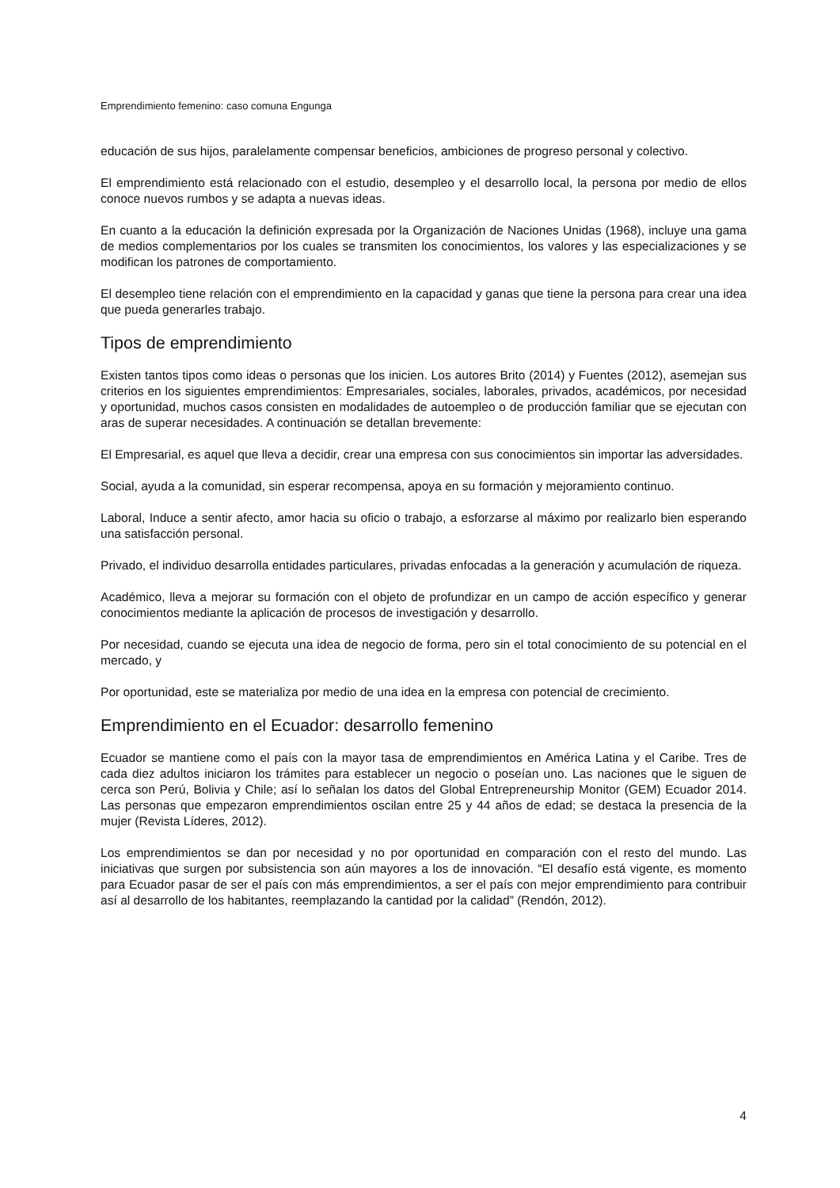Emprendimiento femenino: caso comuna Engunga
educación de sus hijos, paralelamente compensar beneficios, ambiciones de progreso personal y colectivo.
El emprendimiento está relacionado con el estudio, desempleo y el desarrollo local, la persona por medio de ellos conoce nuevos rumbos y se adapta a nuevas ideas.
En cuanto a la educación la definición expresada por la Organización de Naciones Unidas (1968), incluye una gama de medios complementarios por los cuales se transmiten los conocimientos, los valores y las especializaciones y se modifican los patrones de comportamiento.
El desempleo tiene relación con el emprendimiento en la capacidad y ganas que tiene la persona para crear una idea que pueda generarles trabajo.
Tipos de emprendimiento
Existen tantos tipos como ideas o personas que los inicien. Los autores Brito (2014) y Fuentes (2012), asemejan sus criterios en los siguientes emprendimientos: Empresariales, sociales, laborales, privados, académicos, por necesidad y oportunidad, muchos casos consisten en modalidades de autoempleo o de producción familiar que se ejecutan con aras de superar necesidades. A continuación se detallan brevemente:
El Empresarial, es aquel que lleva a decidir, crear una empresa con sus conocimientos sin importar las adversidades.
Social, ayuda a la comunidad, sin esperar recompensa, apoya en su formación y mejoramiento continuo.
Laboral, Induce a sentir afecto, amor hacia su oficio o trabajo, a esforzarse al máximo por realizarlo bien esperando una satisfacción personal.
Privado, el individuo desarrolla entidades particulares, privadas enfocadas a la generación y acumulación de riqueza.
Académico, lleva a mejorar su formación con el objeto de profundizar en un campo de acción específico y generar conocimientos mediante la aplicación de procesos de investigación y desarrollo.
Por necesidad, cuando se ejecuta una idea de negocio de forma, pero sin el total conocimiento de su potencial en el mercado, y
Por oportunidad, este se materializa por medio de una idea en la empresa con potencial de crecimiento.
Emprendimiento en el Ecuador: desarrollo femenino
Ecuador se mantiene como el país con la mayor tasa de emprendimientos en América Latina y el Caribe. Tres de cada diez adultos iniciaron los trámites para establecer un negocio o poseían uno. Las naciones que le siguen de cerca son Perú, Bolivia y Chile; así lo señalan los datos del Global Entrepreneurship Monitor (GEM) Ecuador 2014. Las personas que empezaron emprendimientos oscilan entre 25 y 44 años de edad; se destaca la presencia de la mujer (Revista Líderes, 2012).
Los emprendimientos se dan por necesidad y no por oportunidad en comparación con el resto del mundo. Las iniciativas que surgen por subsistencia son aún mayores a los de innovación. “El desafío está vigente, es momento para Ecuador pasar de ser el país con más emprendimientos, a ser el país con mejor emprendimiento para contribuir así al desarrollo de los habitantes, reemplazando la cantidad por la calidad” (Rendón, 2012).
4